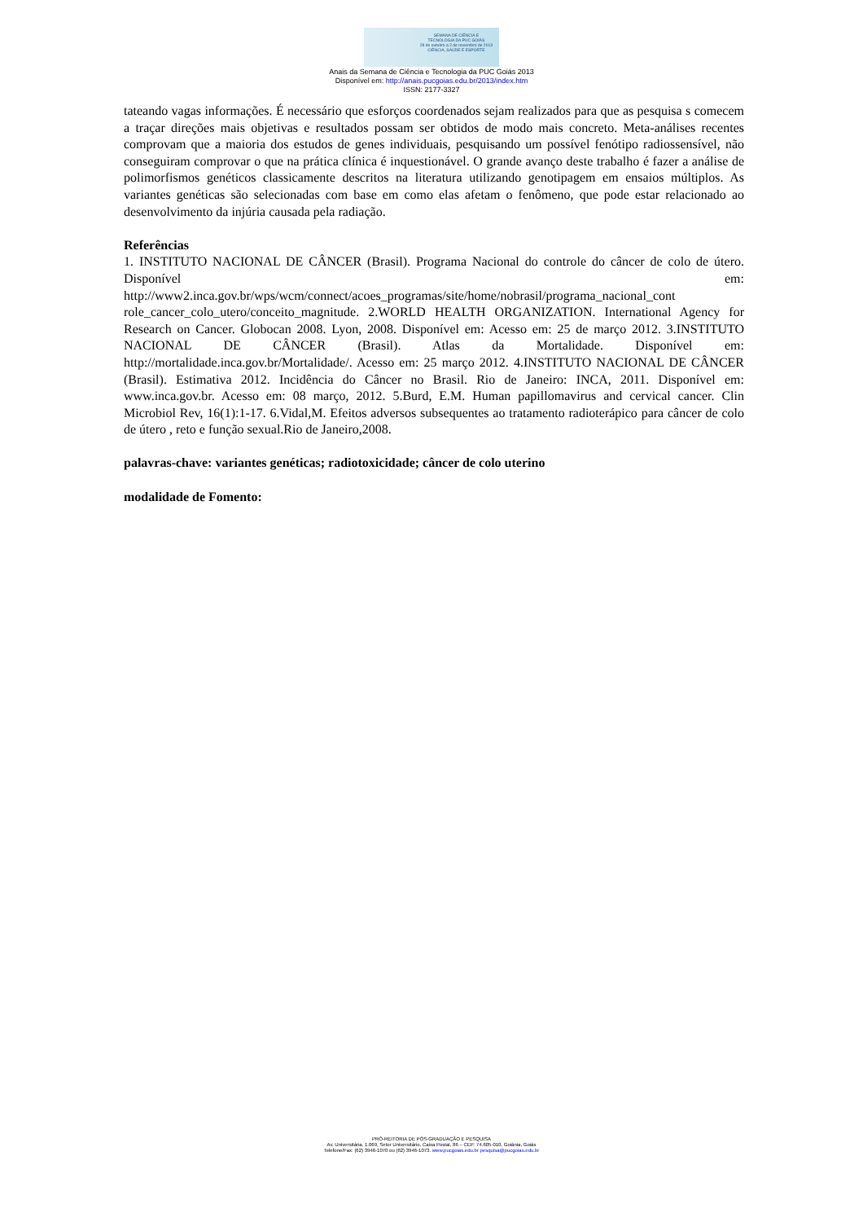SEMANA DE CIÊNCIA E
TECNOLOGIA DA PUC GOIÁS
28 de outubro a 2 de novembro de 2013
CIÊNCIA, SAÚDE E ESPORTE
Anais da Semana de Ciência e Tecnologia da PUC Goiás 2013
Disponível em: http://anais.pucgoias.edu.br/2013/index.htm
ISSN: 2177-3327
tateando vagas informações. É necessário que esforços coordenados sejam realizados para que as pesquisa s comecem a traçar direções mais objetivas e resultados possam ser obtidos de modo mais concreto. Meta-análises recentes comprovam que a maioria dos estudos de genes individuais, pesquisando um possível fenótipo radiossensível, não conseguiram comprovar o que na prática clínica é inquestionável. O grande avanço deste trabalho é fazer a análise de polimorfismos genéticos classicamente descritos na literatura utilizando genotipagem em ensaios múltiplos. As variantes genéticas são selecionadas com base em como elas afetam o fenômeno, que pode estar relacionado ao desenvolvimento da injúria causada pela radiação.
Referências
1. INSTITUTO NACIONAL DE CÂNCER (Brasil). Programa Nacional do controle do câncer de colo de útero. Disponível em: http://www2.inca.gov.br/wps/wcm/connect/acoes_programas/site/home/nobrasil/programa_nacional_cont role_cancer_colo_utero/conceito_magnitude. 2.WORLD HEALTH ORGANIZATION. International Agency for Research on Cancer. Globocan 2008. Lyon, 2008. Disponível em: Acesso em: 25 de março 2012. 3.INSTITUTO NACIONAL DE CÂNCER (Brasil). Atlas da Mortalidade. Disponível em: http://mortalidade.inca.gov.br/Mortalidade/. Acesso em: 25 março 2012. 4.INSTITUTO NACIONAL DE CÂNCER (Brasil). Estimativa 2012. Incidência do Câncer no Brasil. Rio de Janeiro: INCA, 2011. Disponível em: www.inca.gov.br. Acesso em: 08 março, 2012. 5.Burd, E.M. Human papillomavirus and cervical cancer. Clin Microbiol Rev, 16(1):1-17. 6.Vidal,M. Efeitos adversos subsequentes ao tratamento radioterápico para câncer de colo de útero , reto e função sexual.Rio de Janeiro,2008.
palavras-chave: variantes genéticas; radiotoxicidade; câncer de colo uterino
modalidade de Fomento:
PRÓ-REITORIA DE PÓS-GRADUAÇÃO E PESQUISA
Av. Universitária, 1.069, Setor Universitário, Caixa Postal, 86 – CEP: 74.605-010, Goiânia, Goiás
Telefone/Fax: (62) 3946-1070 ou (62) 3946-1073. www.pucgoias.edu.br pesquisa@pucgoias.edu.br